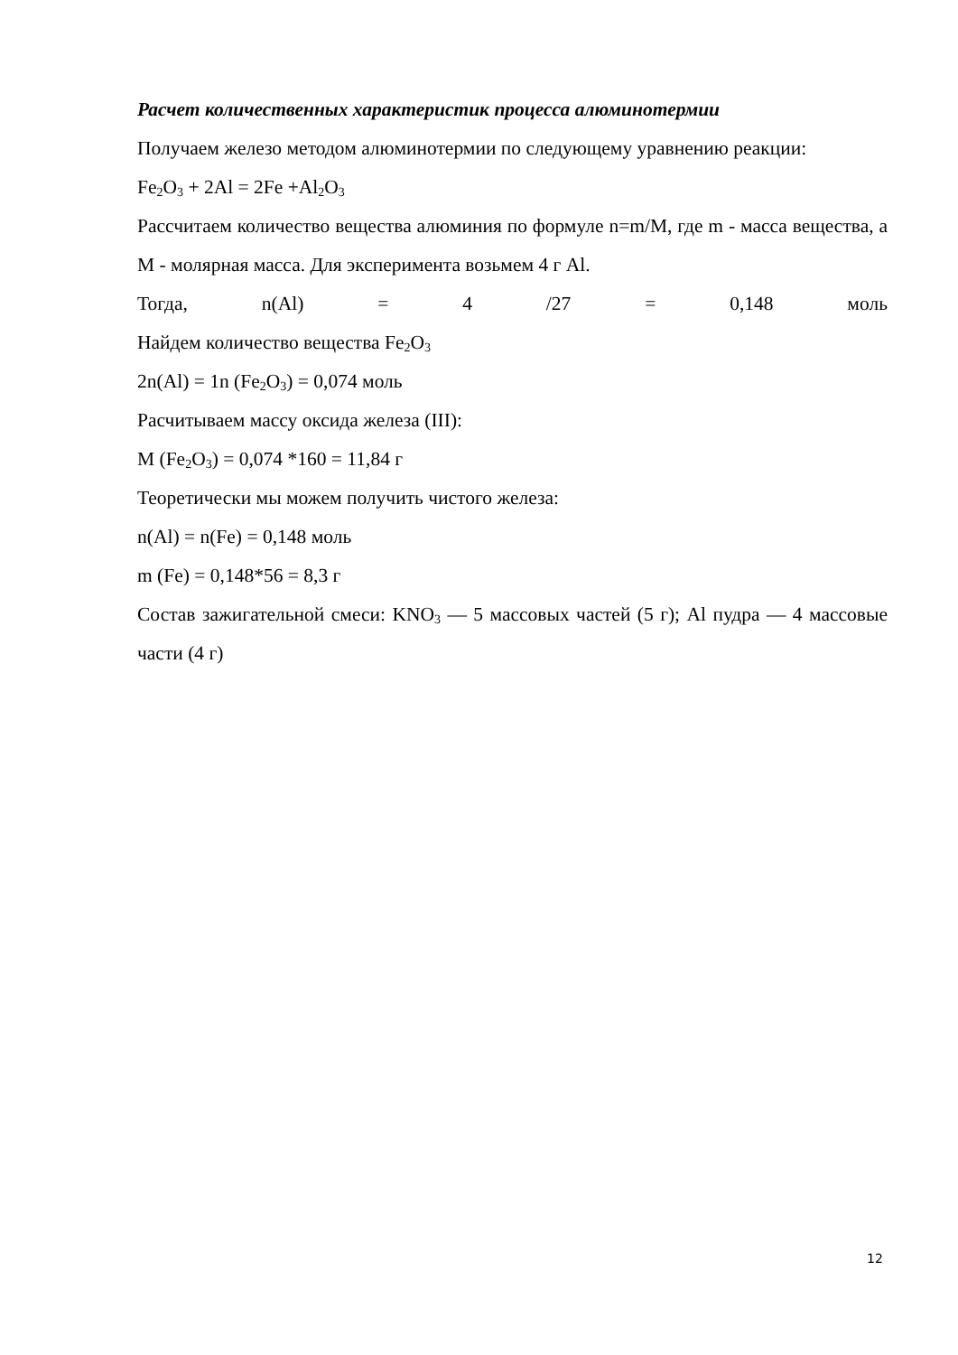Расчет количественных характеристик процесса алюминотермии
Получаем железо методом алюминотермии по следующему уравнению реакции:
Fe<sub>2</sub>O<sub>3</sub> + 2Al = 2Fe +Al<sub>2</sub>O<sub>3</sub>
Рассчитаем количество вещества алюминия по формуле n=m/M, где m - масса вещества, а M - молярная масса. Для эксперимента возьмем 4 г Al.
Тогда, n(Al) = 4 /27 = 0,148 моль
Найдем количество вещества Fe<sub>2</sub>O<sub>3</sub>
2n(Al) = 1n (Fe<sub>2</sub>O<sub>3</sub>) = 0,074 моль
Расчитываем массу оксида железа (III):
M (Fe<sub>2</sub>O<sub>3</sub>) = 0,074 *160 = 11,84 г
Теоретически мы можем получить чистого железа:
n(Al) = n(Fe) = 0,148 моль
m (Fe) = 0,148*56 = 8,3 г
Состав зажигательной смеси: KNO<sub>3</sub> — 5 массовых частей (5 г); Al пудра — 4 массовые части (4 г)
12